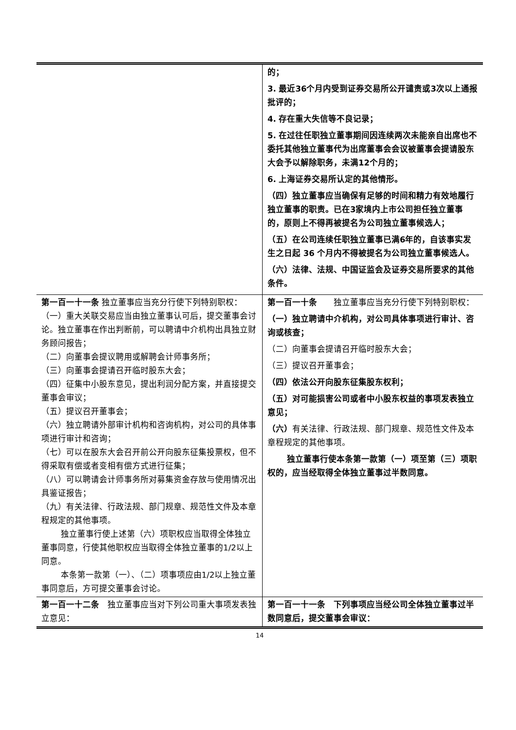| | 的； 3. 最近36个月内受到证券交易所公开谴责或3次以上通报批评的； 4. 存在重大失信等不良记录； 5. 在过往任职独立董事期间因连续两次未能亲自出席也不委托其他独立董事代为出席董事会会议被董事会提请股东大会予以解除职务，未满12个月的； 6. 上海证券交易所认定的其他情形。 （四）独立董事应当确保有足够的时间和精力有效地履行独立董事的职责。已在3家境内上市公司担任独立董事的，原则上不得再被提名为公司独立董事候选人； （五）在公司连续任职独立董事已满6年的，自该事实发生之日起 36 个月内不得被提名为公司独立董事候选人。 （六）法律、法规、中国证监会及证券交易所要求的其他条件。 |
| 第一百一十一条 独立董事应当充分行使下列特别职权： （一）重大关联交易应当由独立董事认可后，提交董事会讨论。独立董事在作出判断前，可以聘请中介机构出具独立财务顾问报告； （二）向董事会提议聘用或解聘会计师事务所； （三）向董事会提请召开临时股东大会； （四）征集中小股东意见，提出利润分配方案，并直接提交董事会审议； （五）提议召开董事会； （六）独立聘请外部审计机构和咨询机构，对公司的具体事项进行审计和咨询； （七）可以在股东大会召开前公开向股东征集投票权，但不得采取有偿或者变相有偿方式进行征集； （八）可以聘请会计师事务所对募集资金存放与使用情况出具鉴证报告； （九）有关法律、行政法规、部门规章、规范性文件及本章程规定的其他事项。 独立董事行使上述第（六）项职权应当取得全体独立董事同意，行使其他职权应当取得全体独立董事的1/2以上同意。 本条第一款第（一）、（二）项事项应由1/2以上独立董事同意后，方可提交董事会讨论。 | 第一百一十条 独立董事应当充分行使下列特别职权： （一）独立聘请中介机构，对公司具体事项进行审计、咨询或核查； （二）向董事会提请召开临时股东大会； （三）提议召开董事会； （四）依法公开向股东征集股东权利； （五）对可能损害公司或者中小股东权益的事项发表独立意见； （六） 有关法律、行政法规、部门规章、规范性文件及本章程规定的其他事项。 独立董事行使本条第一款第（一）项至第（三）项职权的，应当经取得全体独立董事过半数同意。 |
| 第一百一十二条 独立董事应当对下列公司重大事项发表独立意见： | 第一百一十一条 下列事项应当经公司全体独立董事过半数同意后，提交董事会审议： |
14